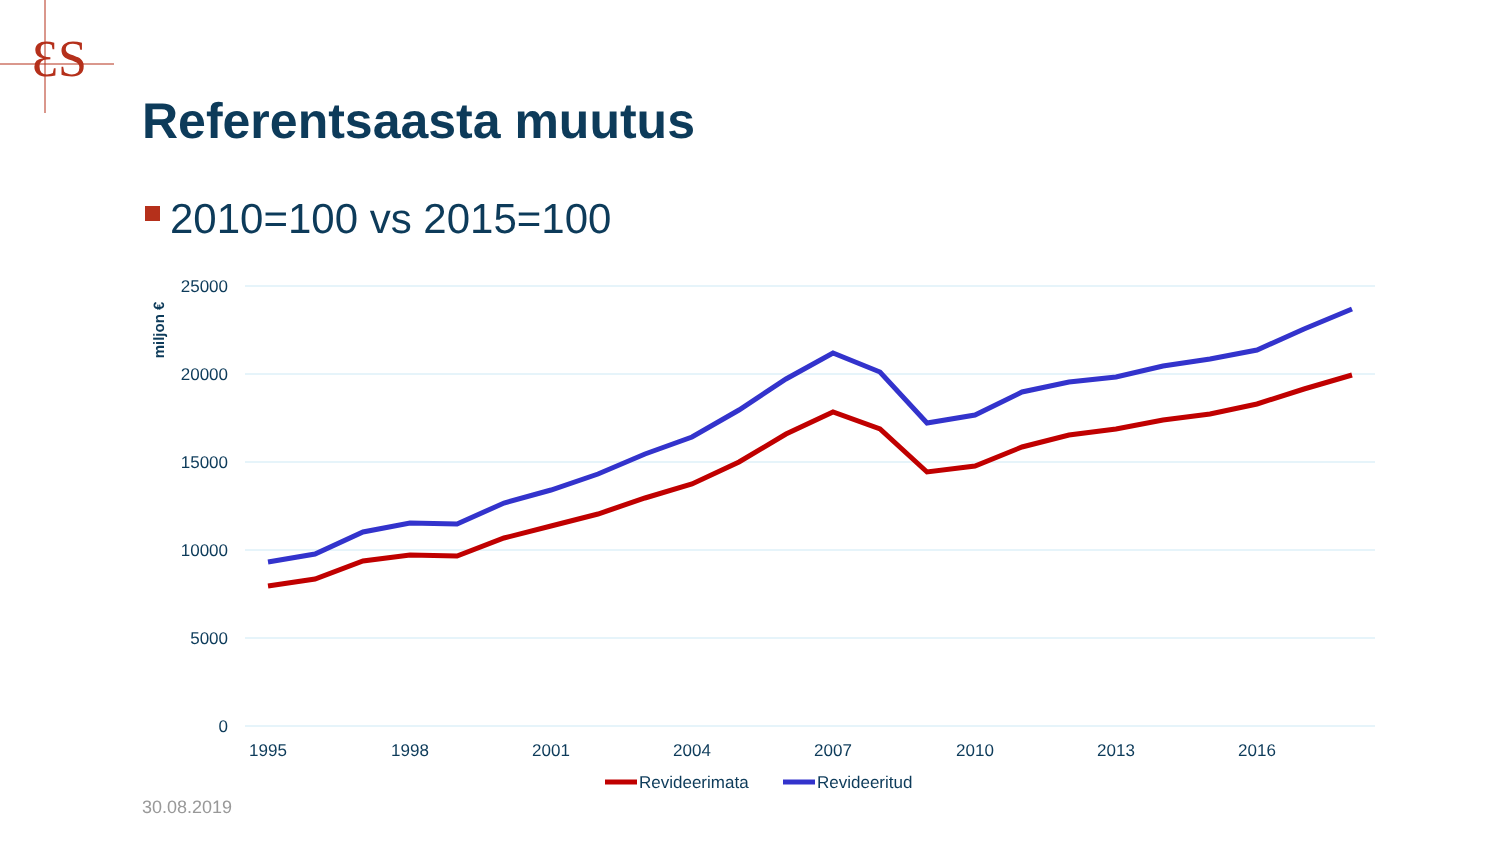ƐS
Referentsaasta muutus
2010=100 vs 2015=100
25000
20000
15000
10000
5000
0
miljon €
1995
1998
2001
2004
2007
2010
2013
2016
Revideerimata
Revideeritud
30.08.2019